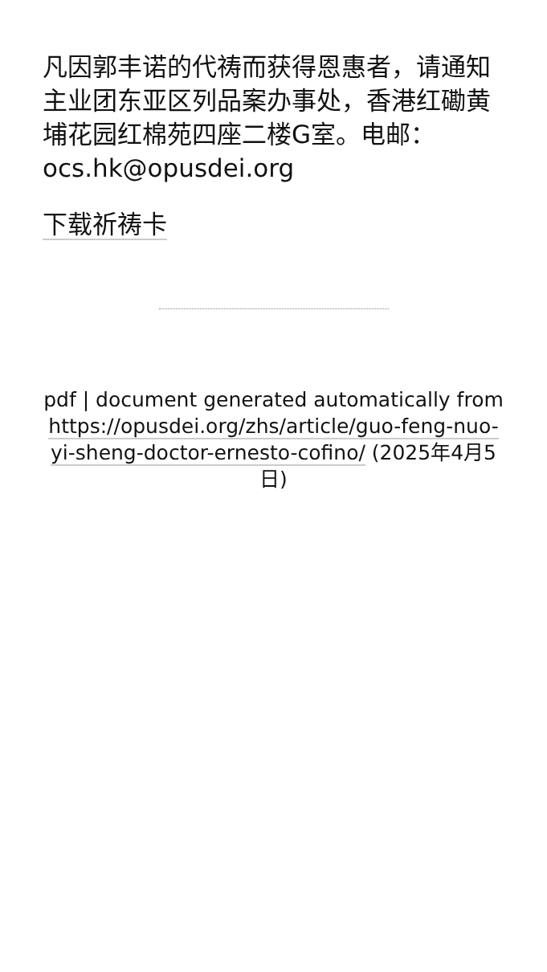凡因郭丰诺的代祷而获得恩惠者，请通知主业团东亚区列品案办事处，香港红磡黄 埔花园红棉苑四座二楼G室。电邮：ocs.hk@opusdei.org
下载祈祷卡
pdf | document generated automatically from https://opusdei.org/zhs/article/guo-feng-nuo-yi-sheng-doctor-ernesto-cofino/ (2025年4月5日)